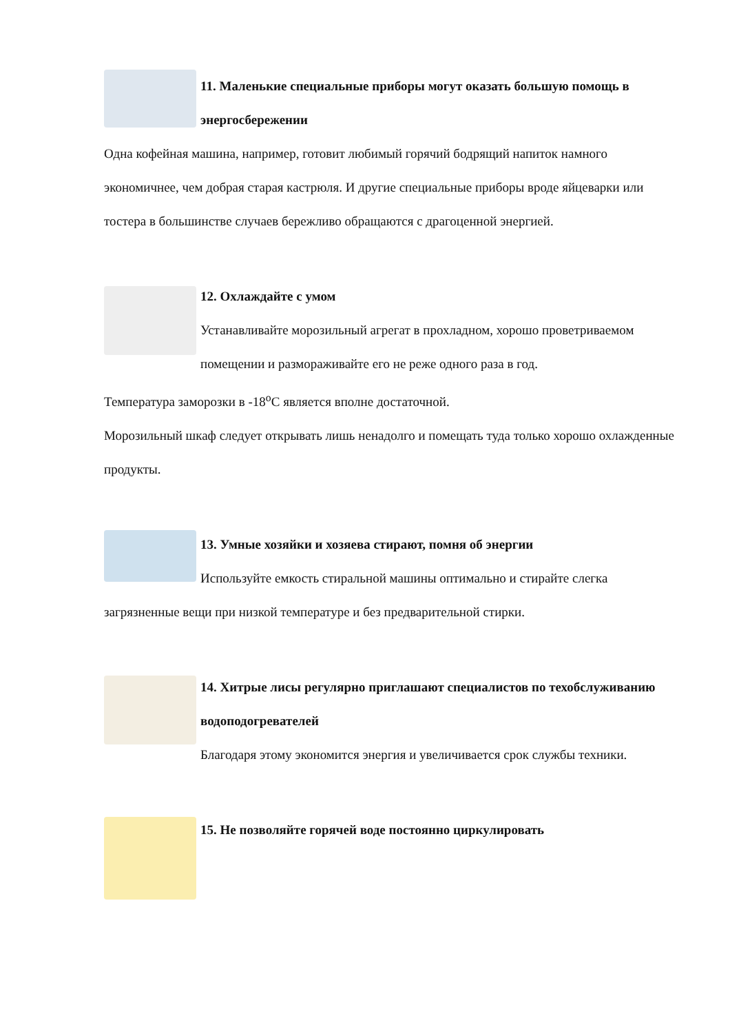11. Маленькие специальные приборы могут оказать большую помощь в энергосбережении
Одна кофейная машина, например, готовит любимый горячий бодрящий напиток намного экономичнее, чем добрая старая кастрюля. И другие специальные приборы вроде яйцеварки или тостера в большинстве случаев бережливо обращаются с драгоценной энергией.
12. Охлаждайте с умом
Устанавливайте морозильный агрегат в прохладном, хорошо проветриваемом помещении и размораживайте его не реже одного раза в год.
Температура заморозки в -18<sup>o</sup>С является вполне достаточной.
Морозильный шкаф следует открывать лишь ненадолго и помещать туда только хорошо охлажденные продукты.
13. Умные хозяйки и хозяева стирают, помня об энергии
Используйте емкость стиральной машины оптимально и стирайте слегка загрязненные вещи при низкой температуре и без предварительной стирки.
14. Хитрые лисы регулярно приглашают специалистов по техобслуживанию водоподогревателей
Благодаря этому экономится энергия и увеличивается срок службы техники.
15. Не позволяйте горячей воде постоянно циркулировать